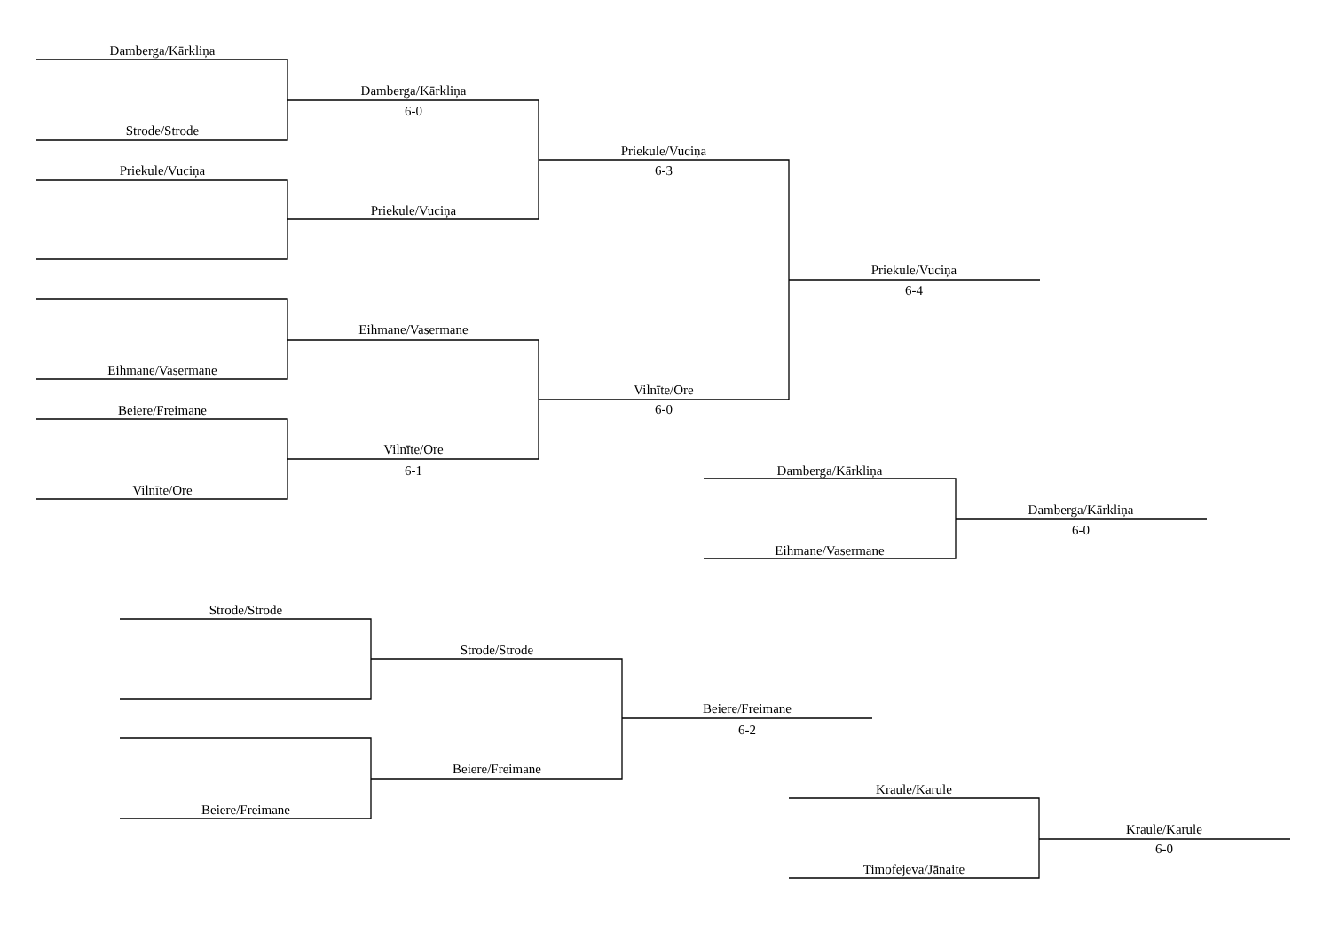Damberga/Kārkliņa
Damberga/Kārkliņa
6-0
Strode/Strode
Priekule/Vuciņa
Priekule/Vuciņa
6-3
Priekule/Vuciņa
Priekule/Vuciņa
6-4
Eihmane/Vasermane
Eihmane/Vasermane
Vilnīte/Ore
6-0
Beiere/Freimane
Vilnīte/Ore
6-1
Damberga/Kārkliņa
Vilnīte/Ore
Damberga/Kārkliņa
6-0
Eihmane/Vasermane
Strode/Strode
Strode/Strode
Beiere/Freimane
6-2
Beiere/Freimane
Kraule/Karule
Beiere/Freimane
Kraule/Karule
6-0
Timofejeva/Jānaite